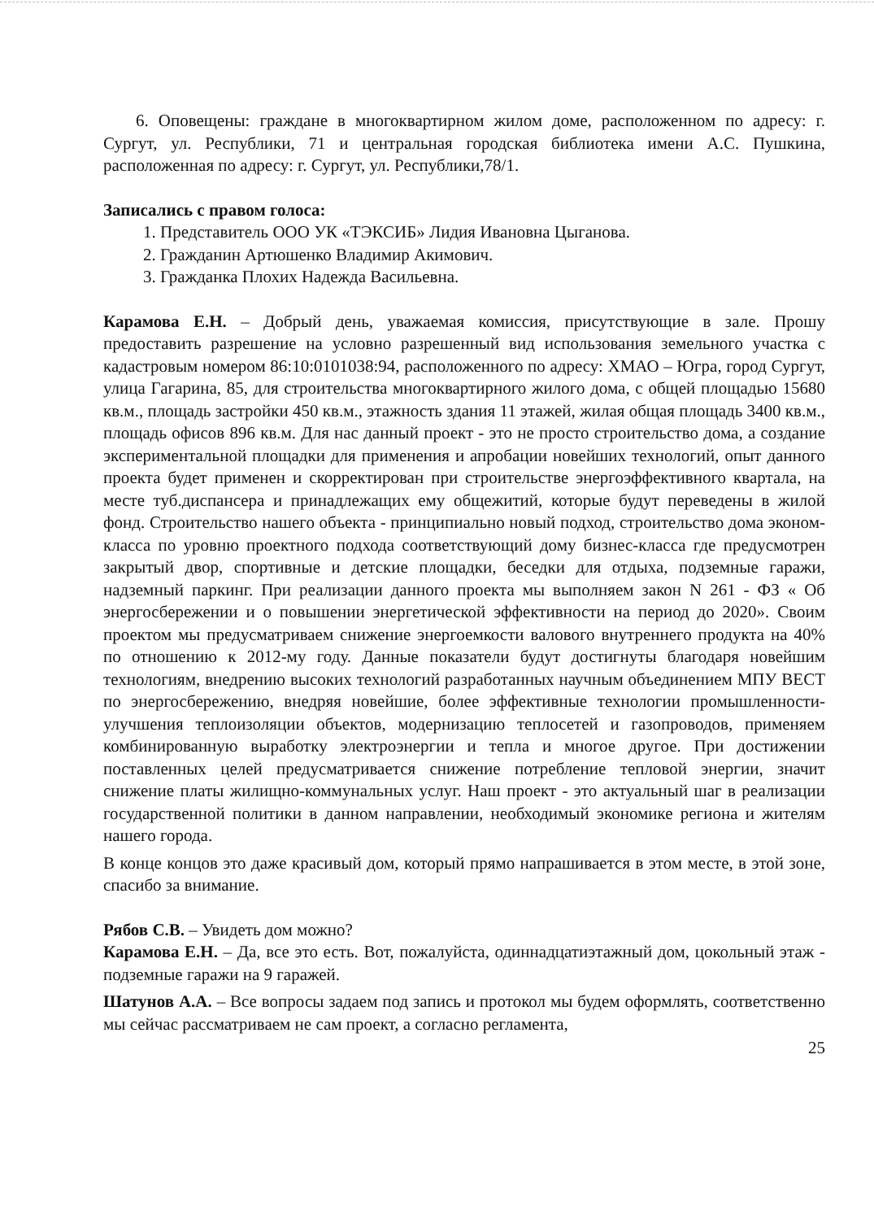6. Оповещены: граждане в многоквартирном жилом доме, расположенном по адресу: г. Сургут, ул. Республики, 71 и центральная городская библиотека имени А.С. Пушкина, расположенная по адресу: г. Сургут, ул. Республики,78/1.
Записались с правом голоса:
1. Представитель ООО УК «ТЭКСИБ» Лидия Ивановна Цыганова.
2. Гражданин Артюшенко Владимир Акимович.
3. Гражданка Плохих Надежда Васильевна.
Карамова Е.Н. – Добрый день, уважаемая комиссия, присутствующие в зале. Прошу предоставить разрешение на условно разрешенный вид использования земельного участка с кадастровым номером 86:10:0101038:94, расположенного по адресу: ХМАО – Югра, город Сургут, улица Гагарина, 85, для строительства многоквартирного жилого дома, с общей площадью 15680 кв.м., площадь застройки 450 кв.м., этажность здания 11 этажей, жилая общая площадь 3400 кв.м., площадь офисов 896 кв.м. Для нас данный проект - это не просто строительство дома, а создание экспериментальной площадки для применения и апробации новейших технологий, опыт данного проекта будет применен и скорректирован при строительстве энергоэффективного квартала, на месте туб.диспансера и принадлежащих ему общежитий, которые будут переведены в жилой фонд. Строительство нашего объекта - принципиально новый подход, строительство дома эконом-класса по уровню проектного подхода соответствующий дому бизнес-класса где предусмотрен закрытый двор, спортивные и детские площадки, беседки для отдыха, подземные гаражи, надземный паркинг. При реализации данного проекта мы выполняем закон N 261 - ФЗ « Об энергосбережении и о повышении энергетической эффективности на период до 2020». Своим проектом мы предусматриваем снижение энергоемкости валового внутреннего продукта на 40% по отношению к 2012-му году. Данные показатели будут достигнуты благодаря новейшим технологиям, внедрению высоких технологий разработанных научным объединением МПУ ВЕСТ по энергосбережению, внедряя новейшие, более эффективные технологии промышленности- улучшения теплоизоляции объектов, модернизацию теплосетей и газопроводов, применяем комбинированную выработку электроэнергии и тепла и многое другое. При достижении поставленных целей предусматривается снижение потребление тепловой энергии, значит снижение платы жилищно-коммунальных услуг. Наш проект - это актуальный шаг в реализации государственной политики в данном направлении, необходимый экономике региона и жителям нашего города.
В конце концов это даже красивый дом, который прямо напрашивается в этом месте, в этой зоне, спасибо за внимание.
Рябов С.В. – Увидеть дом можно?
Карамова Е.Н. – Да, все это есть. Вот, пожалуйста, одиннадцатиэтажный дом, цокольный этаж - подземные гаражи на 9 гаражей.
Шатунов А.А. – Все вопросы задаем под запись и протокол мы будем оформлять, соответственно мы сейчас рассматриваем не сам проект, а согласно регламента,
25